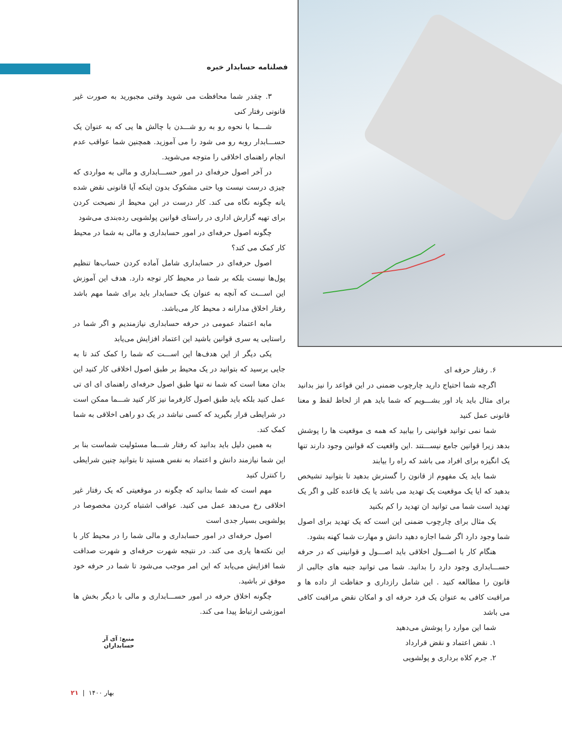فصلنامه حسابدار خبره
۳. چقدر شما محافظت می شوید وقتی مجبورید به صورت غیر قانونی رفتار کنی
شـــما با نحوه رو به رو شـــدن با چالش ها یی که به عنوان یک حســـابدار روبه رو می شود را می آموزید. همچنین شما عواقب عدم انجام راهنمای اخلاقی را متوجه می‌شوید.
در آخر اصول حرفه‌ای در امور حســـابداری و مالی به مواردی که چیزی درست نیست ویا حتی مشکوک بدون اینکه آیا قانونی نقض شده یانه چگونه نگاه می کند. کار درست در این محیط از نصیحت کردن برای تهیه گزارش اداری در راستای قوانین پولشویی رده‌بندی می‌شود
چگونه اصول حرفه‌ای در امور حسابداری و مالی به شما در محیط کار کمک می کند؟
اصول حرفه‌ای در حسابداری شامل آماده کردن حساب‌ها تنظیم پول‌ها نیست بلکه بر شما در محیط کار توجه دارد. هدف این آموزش این اســـت که آنچه به عنوان یک حسابدار باید برای شما مهم باشد رفتار اخلاق مدارانه د محیط کار می‌باشد.
مابه اعتماد عمومی در حرفه حسابداری نیازمندیم و اگر شما در راستایی یه سری قوانین باشید این اعتماد افزایش می‌یابد
یکی دیگر از این هدف‌ها این اســـت که شما را کمک کند تا به جایی برسید که بتوانید در یک محیط بر طبق اصول اخلاقی کار کنید این بدان معنا است که شما نه تنها طبق اصول حرفه‌ای راهنمای ای ای تی عمل کنید بلکه باید طبق اصول کارفرما نیز کار کنید شـــما ممکن است در شرایطی قرار بگیرید که کسی نباشد در یک دو راهی اخلاقی به شما کمک کند.
به همین دلیل باید بدانید که رفتار شـــما مسئولیت شماست بنا بر این شما نیازمند دانش و اعتماد به نفس هستید تا بتوانید چنین شرایطی را کنترل کنید
مهم است که شما بدانید که چگونه در موقعیتی که یک رفتار غیر اخلاقی رخ می‌دهد عمل می کنید. عواقب اشتباه کردن مخصوصا در پولشویی بسیار جدی است
اصول حرفه‌ای در امور حسابداری و مالی شما را در محیط کار با این نکته‌ها یاری می کند. در نتیجه شهرت حرفه‌ای و شهرت صداقت شما افزایش می‌یابد که این امر موجب می‌شود تا شما در حرفه خود موفق تر باشید.
چگونه اخلاق حرفه در امور حســـابداری و مالی با دیگر بخش ها اموزشی ارتباط پیدا می کند.
منبع: آی آر حسابداران
۶. رفتار حرفه ای
اگرچه شما احتیاج دارید چارچوب ضمنی در این قواعد را نیز بدانید برای مثال باید یاد اور بشـــویم که شما باید هم از لحاظ لفظ و معنا قانونی عمل کنید
شما نمی توانید قوانینی را بیابید که همه ی موقعیت ها را پوشش بدهد زیرا قوانین جامع نیســـتند .این واقعیت که قوانین وجود دارند تنها یک انگیزه برای افراد می باشد که راه را بیابند
شما باید یک مفهوم از قانون را گسترش بدهید تا بتوانید تشیخص بدهید که ایا یک موقعیت یک تهدید می باشد یا یک قاعده کلی و اگر یک تهدید است شما می توانید ان تهدید را کم بکنید
یک مثال برای چارچوب ضمنی این است که یک تهدید برای اصول شما وجود دارد اگر شما اجازه دهید دانش و مهارت شما کهنه بشود.
هنگام کار با اصـــول اخلاقی باید اصـــول و قوانینی که در حرفه حســـابداری وجود دارد را بدانید. شما می توانید جنبه های جالبی از قانون را مطالعه کنید . این شامل رازداری و حفاظت از داده ها و مراقبت کافی به عنوان یک فرد حرفه ای و امکان نقض مراقبت کافی می باشد
شما این موارد را پوشش می‌دهید
۱. نقض اعتماد و نقض قرارداد
۲. جرم کلاه برداری و پولشویی
بهار ۱۴۰۰ | ۲۱